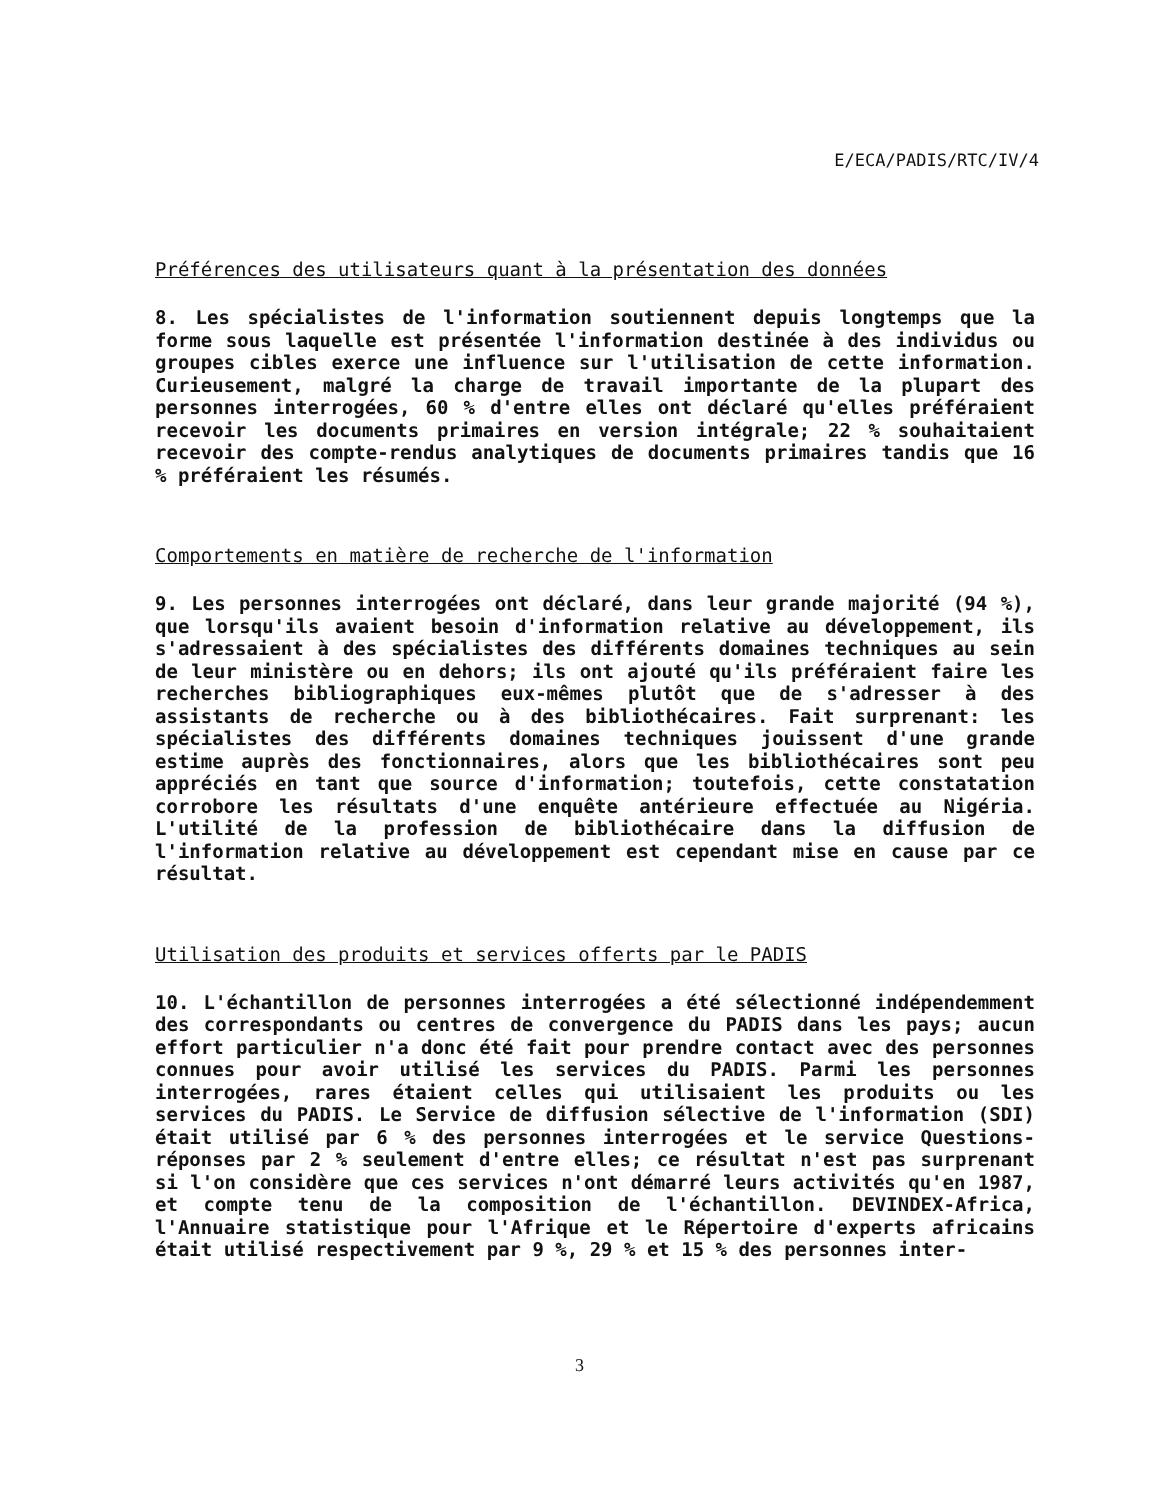E/ECA/PADIS/RTC/IV/4
Préférences des utilisateurs quant à la présentation des données
8. Les spécialistes de l'information soutiennent depuis longtemps que la forme sous laquelle est présentée l'information destinée à des individus ou groupes cibles exerce une influence sur l'utilisation de cette information. Curieusement, malgré la charge de travail importante de la plupart des personnes interrogées, 60 % d'entre elles ont déclaré qu'elles préféraient recevoir les documents primaires en version intégrale; 22 % souhaitaient recevoir des compte-rendus analytiques de documents primaires tandis que 16 % préféraient les résumés.
Comportements en matière de recherche de l'information
9. Les personnes interrogées ont déclaré, dans leur grande majorité (94 %), que lorsqu'ils avaient besoin d'information relative au développement, ils s'adressaient à des spécialistes des différents domaines techniques au sein de leur ministère ou en dehors; ils ont ajouté qu'ils préféraient faire les recherches bibliographiques eux-mêmes plutôt que de s'adresser à des assistants de recherche ou à des bibliothécaires. Fait surprenant: les spécialistes des différents domaines techniques jouissent d'une grande estime auprès des fonctionnaires, alors que les bibliothécaires sont peu appréciés en tant que source d'information; toutefois, cette constatation corrobore les résultats d'une enquête antérieure effectuée au Nigéria. L'utilité de la profession de bibliothécaire dans la diffusion de l'information relative au développement est cependant mise en cause par ce résultat.
Utilisation des produits et services offerts par le PADIS
10. L'échantillon de personnes interrogées a été sélectionné indépendemment des correspondants ou centres de convergence du PADIS dans les pays; aucun effort particulier n'a donc été fait pour prendre contact avec des personnes connues pour avoir utilisé les services du PADIS. Parmi les personnes interrogées, rares étaient celles qui utilisaient les produits ou les services du PADIS. Le Service de diffusion sélective de l'information (SDI) était utilisé par 6 % des personnes interrogées et le service Questions-réponses par 2 % seulement d'entre elles; ce résultat n'est pas surprenant si l'on considère que ces services n'ont démarré leurs activités qu'en 1987, et compte tenu de la composition de l'échantillon. DEVINDEX-Africa, l'Annuaire statistique pour l'Afrique et le Répertoire d'experts africains était utilisé respectivement par 9 %, 29 % et 15 % des personnes inter-
3